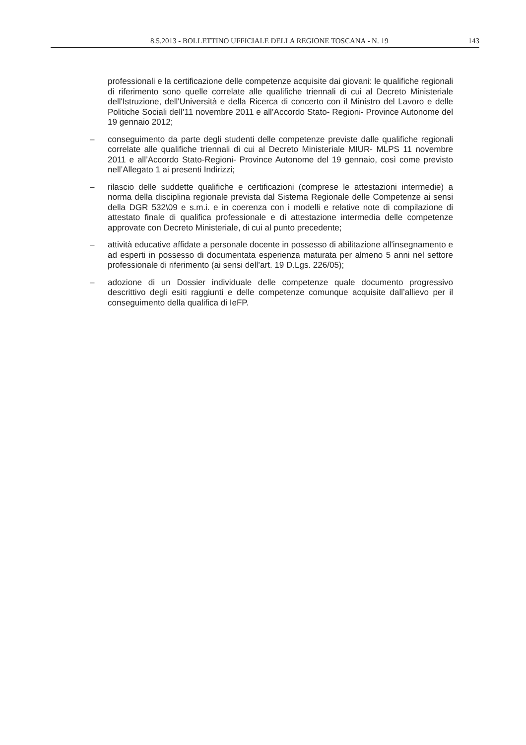8.5.2013 - BOLLETTINO UFFICIALE DELLA REGIONE TOSCANA - N. 19 143
professionali e la certificazione delle competenze acquisite dai giovani: le qualifiche regionali di riferimento sono quelle correlate alle qualifiche triennali di cui al Decreto Ministeriale dell'Istruzione, dell'Università e della Ricerca di concerto con il Ministro del Lavoro e delle Politiche Sociali dell’11 novembre 2011 e all’Accordo Stato- Regioni- Province Autonome del 19 gennaio 2012;
– conseguimento da parte degli studenti delle competenze previste dalle qualifiche regionali correlate alle qualifiche triennali di cui al Decreto Ministeriale MIUR- MLPS 11 novembre 2011 e all’Accordo Stato-Regioni- Province Autonome del 19 gennaio, così come previsto nell’Allegato 1 ai presenti Indirizzi;
– rilascio delle suddette qualifiche e certificazioni (comprese le attestazioni intermedie) a norma della disciplina regionale prevista dal Sistema Regionale delle Competenze ai sensi della DGR 532\09 e s.m.i. e in coerenza con i modelli e relative note di compilazione di attestato finale di qualifica professionale e di attestazione intermedia delle competenze approvate con Decreto Ministeriale, di cui al punto precedente;
– attività educative affidate a personale docente in possesso di abilitazione all'insegnamento e ad esperti in possesso di documentata esperienza maturata per almeno 5 anni nel settore professionale di riferimento (ai sensi dell’art. 19 D.Lgs. 226/05);
– adozione di un Dossier individuale delle competenze quale documento progressivo descrittivo degli esiti raggiunti e delle competenze comunque acquisite dall’allievo per il conseguimento della qualifica di IeFP.